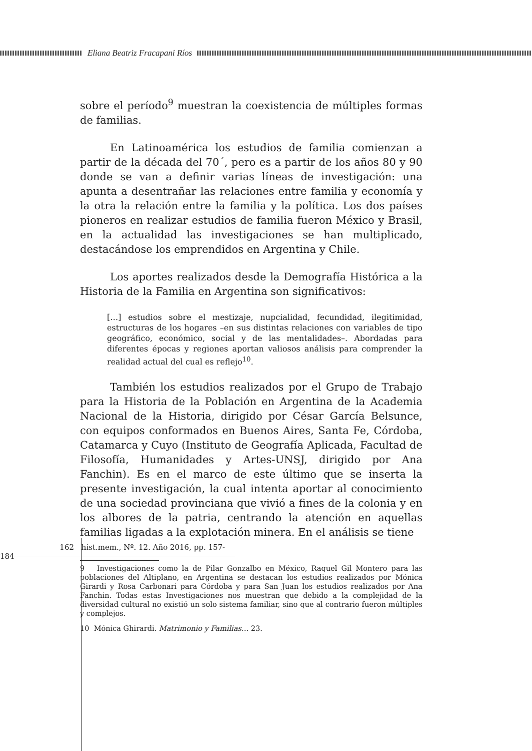Eliana Beatriz Fracapani Ríos
sobre el período<sup>9</sup> muestran la coexistencia de múltiples formas de familias.
En Latinoamérica los estudios de familia comienzan a partir de la década del 70´, pero es a partir de los años 80 y 90 donde se van a definir varias líneas de investigación: una apunta a desentrañar las relaciones entre familia y economía y la otra la relación entre la familia y la política. Los dos países pioneros en realizar estudios de familia fueron México y Brasil, en la actualidad las investigaciones se han multiplicado, destacándose los emprendidos en Argentina y Chile.
Los aportes realizados desde la Demografía Histórica a la Historia de la Familia en Argentina son significativos:
[…] estudios sobre el mestizaje, nupcialidad, fecundidad, ilegitimidad, estructuras de los hogares –en sus distintas relaciones con variables de tipo geográfico, económico, social y de las mentalidades–. Abordadas para diferentes épocas y regiones aportan valiosos análisis para comprender la realidad actual del cual es reflejo<sup>10</sup>.
También los estudios realizados por el Grupo de Trabajo para la Historia de la Población en Argentina de la Academia Nacional de la Historia, dirigido por César García Belsunce, con equipos conformados en Buenos Aires, Santa Fe, Córdoba, Catamarca y Cuyo (Instituto de Geografía Aplicada, Facultad de Filosofía, Humanidades y Artes-UNSJ, dirigido por Ana Fanchin). Es en el marco de este último que se inserta la presente investigación, la cual intenta aportar al conocimiento de una sociedad provinciana que vivió a fines de la colonia y en los albores de la patria, centrando la atención en aquellas familias ligadas a la explotación minera. En el análisis se tiene
9 Investigaciones como la de Pilar Gonzalbo en México, Raquel Gil Montero para las poblaciones del Altiplano, en Argentina se destacan los estudios realizados por Mónica Girardi y Rosa Carbonari para Córdoba y para San Juan los estudios realizados por Ana Fanchin. Todas estas Investigaciones nos muestran que debido a la complejidad de la diversidad cultural no existió un solo sistema familiar, sino que al contrario fueron múltiples y complejos.
10 Mónica Ghirardi. Matrimonio y Familias… 23.
162 hist.mem., Nº. 12. Año 2016, pp. 157-184